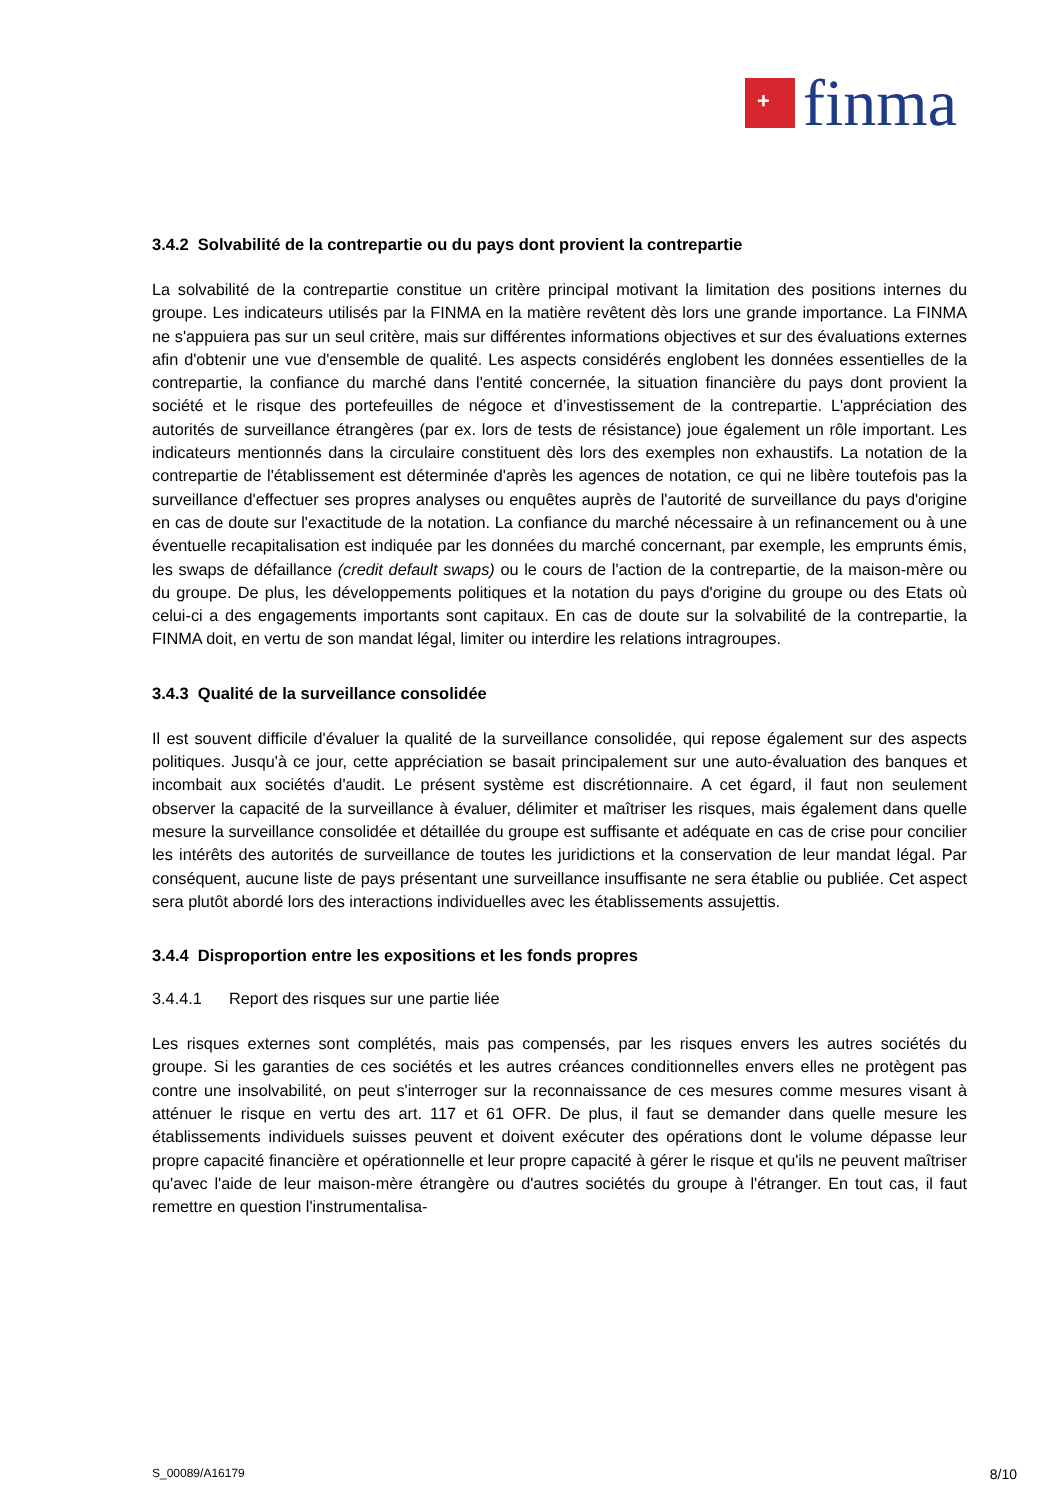+
finma
3.4.2 Solvabilité de la contrepartie ou du pays dont provient la contrepartie
La solvabilité de la contrepartie constitue un critère principal motivant la limitation des positions internes du groupe. Les indicateurs utilisés par la FINMA en la matière revêtent dès lors une grande importance. La FINMA ne s'appuiera pas sur un seul critère, mais sur différentes informations objectives et sur des évaluations externes afin d'obtenir une vue d'ensemble de qualité. Les aspects considérés englobent les données essentielles de la contrepartie, la confiance du marché dans l'entité concernée, la situation financière du pays dont provient la société et le risque des portefeuilles de négoce et d’investissement de la contrepartie. L'appréciation des autorités de surveillance étrangères (par ex. lors de tests de résistance) joue également un rôle important. Les indicateurs mentionnés dans la circulaire constituent dès lors des exemples non exhaustifs. La notation de la contrepartie de l'établissement est déterminée d'après les agences de notation, ce qui ne libère toutefois pas la surveillance d'effectuer ses propres analyses ou enquêtes auprès de l'autorité de surveillance du pays d'origine en cas de doute sur l'exactitude de la notation. La confiance du marché nécessaire à un refinancement ou à une éventuelle recapitalisation est indiquée par les données du marché concernant, par exemple, les emprunts émis, les swaps de défaillance (credit default swaps) ou le cours de l'action de la contrepartie, de la maison-mère ou du groupe. De plus, les développements politiques et la notation du pays d'origine du groupe ou des Etats où celui-ci a des engagements importants sont capitaux. En cas de doute sur la solvabilité de la contrepartie, la FINMA doit, en vertu de son mandat légal, limiter ou interdire les relations intragroupes.
3.4.3 Qualité de la surveillance consolidée
Il est souvent difficile d'évaluer la qualité de la surveillance consolidée, qui repose également sur des aspects politiques. Jusqu'à ce jour, cette appréciation se basait principalement sur une auto-évaluation des banques et incombait aux sociétés d'audit. Le présent système est discrétionnaire. A cet égard, il faut non seulement observer la capacité de la surveillance à évaluer, délimiter et maîtriser les risques, mais également dans quelle mesure la surveillance consolidée et détaillée du groupe est suffisante et adéquate en cas de crise pour concilier les intérêts des autorités de surveillance de toutes les juridictions et la conservation de leur mandat légal. Par conséquent, aucune liste de pays présentant une surveillance insuffisante ne sera établie ou publiée. Cet aspect sera plutôt abordé lors des interactions individuelles avec les établissements assujettis.
3.4.4 Disproportion entre les expositions et les fonds propres
3.4.4.1 Report des risques sur une partie liée
Les risques externes sont complétés, mais pas compensés, par les risques envers les autres sociétés du groupe. Si les garanties de ces sociétés et les autres créances conditionnelles envers elles ne protègent pas contre une insolvabilité, on peut s'interroger sur la reconnaissance de ces mesures comme mesures visant à atténuer le risque en vertu des art. 117 et 61 OFR. De plus, il faut se demander dans quelle mesure les établissements individuels suisses peuvent et doivent exécuter des opérations dont le volume dépasse leur propre capacité financière et opérationnelle et leur propre capacité à gérer le risque et qu'ils ne peuvent maîtriser qu'avec l'aide de leur maison-mère étrangère ou d'autres sociétés du groupe à l'étranger. En tout cas, il faut remettre en question l'instrumentalisa-
S_00089/A16179 8/10